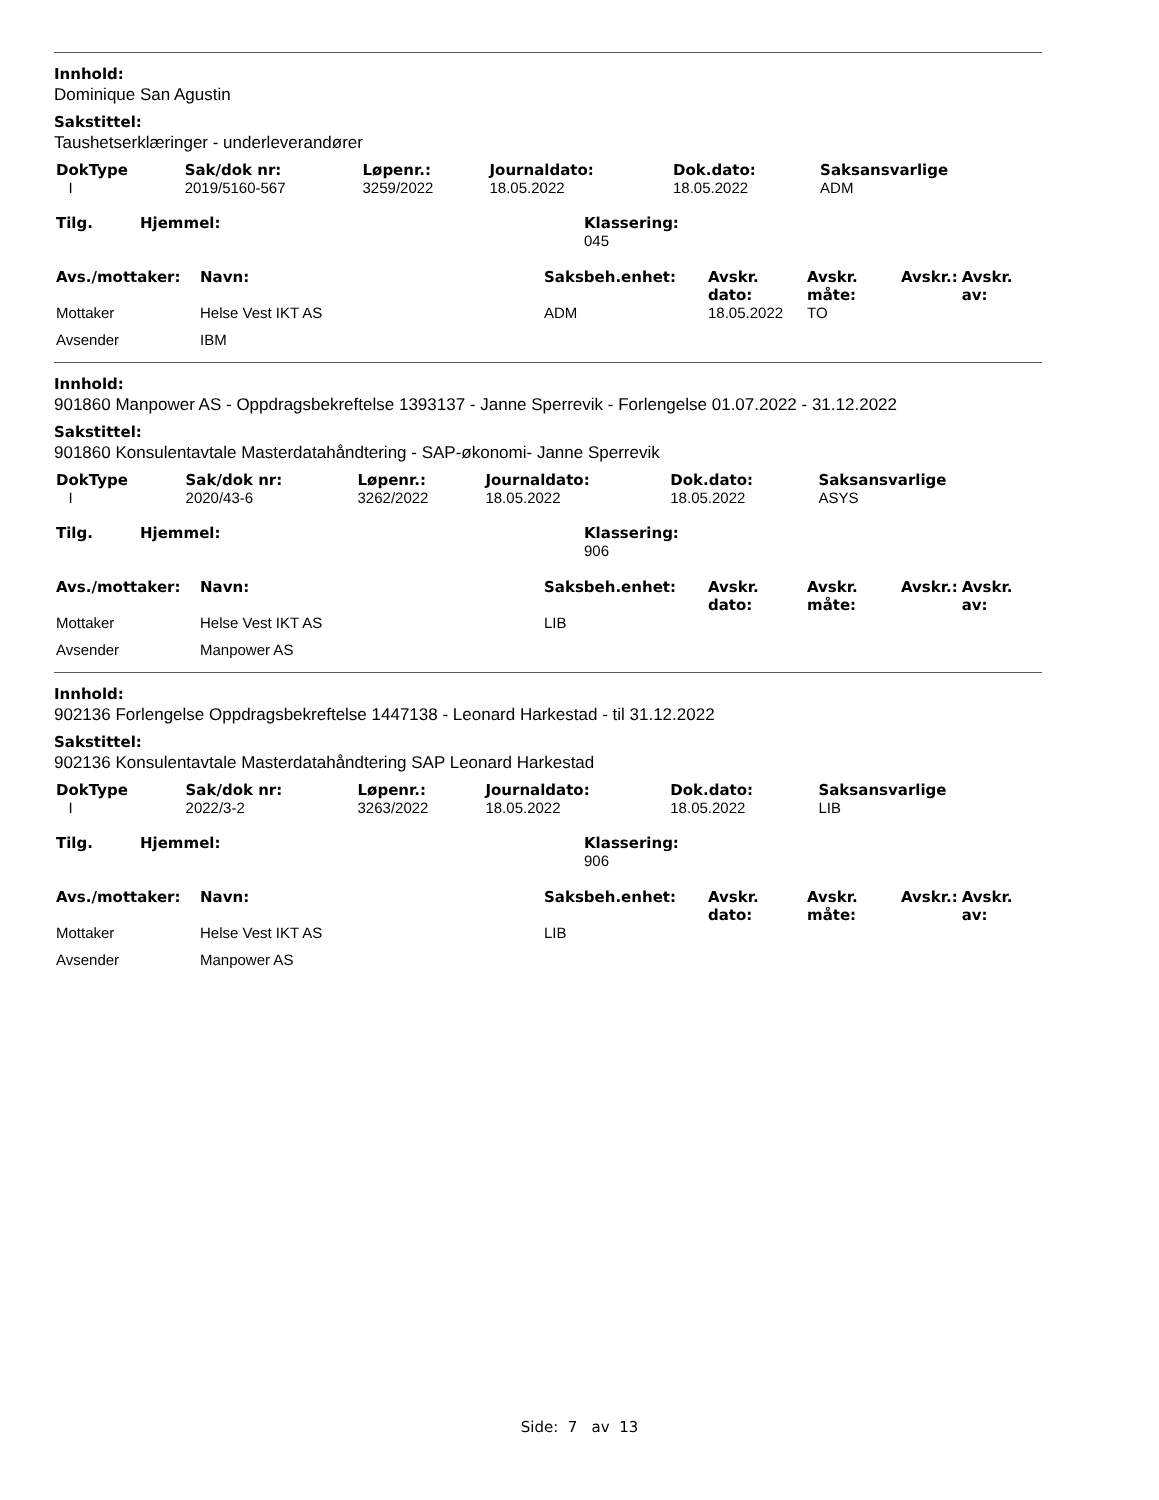Innhold:
Dominique San Agustin
Sakstittel:
Taushetserklæringer - underleverandører
| DokType | Sak/dok nr: | Løpenr.: | Journaldato: | Dok.dato: | Saksansvarlige |
| I | 2019/5160-567 | 3259/2022 | 18.05.2022 | 18.05.2022 | ADM |
| Tilg. | Hjemmel: | Klassering: 045 |
| Avs./mottaker: | Navn: | Saksbeh.enhet: | Avskr. dato: | Avskr. måte: | Avskr.: | Avskr. av: |
| Mottaker | Helse Vest IKT AS | ADM | 18.05.2022 | TO | | |
| Avsender | IBM | | | | | |
Innhold:
901860 Manpower AS - Oppdragsbekreftelse 1393137 - Janne Sperrevik - Forlengelse 01.07.2022 - 31.12.2022
Sakstittel:
901860 Konsulentavtale Masterdatahåndtering - SAP-økonomi- Janne Sperrevik
| DokType | Sak/dok nr: | Løpenr.: | Journaldato: | Dok.dato: | Saksansvarlige |
| I | 2020/43-6 | 3262/2022 | 18.05.2022 | 18.05.2022 | ASYS |
| Tilg. | Hjemmel: | Klassering: 906 |
| Avs./mottaker: | Navn: | Saksbeh.enhet: | Avskr. dato: | Avskr. måte: | Avskr.: | Avskr. av: |
| Mottaker | Helse Vest IKT AS | LIB | | | | |
| Avsender | Manpower AS | | | | | |
Innhold:
902136 Forlengelse Oppdragsbekreftelse 1447138 - Leonard Harkestad - til 31.12.2022
Sakstittel:
902136 Konsulentavtale Masterdatahåndtering SAP Leonard Harkestad
| DokType | Sak/dok nr: | Løpenr.: | Journaldato: | Dok.dato: | Saksansvarlige |
| I | 2022/3-2 | 3263/2022 | 18.05.2022 | 18.05.2022 | LIB |
| Tilg. | Hjemmel: | Klassering: 906 |
| Avs./mottaker: | Navn: | Saksbeh.enhet: | Avskr. dato: | Avskr. måte: | Avskr.: | Avskr. av: |
| Mottaker | Helse Vest IKT AS | LIB | | | | |
| Avsender | Manpower AS | | | | | |
Side: 7 av 13